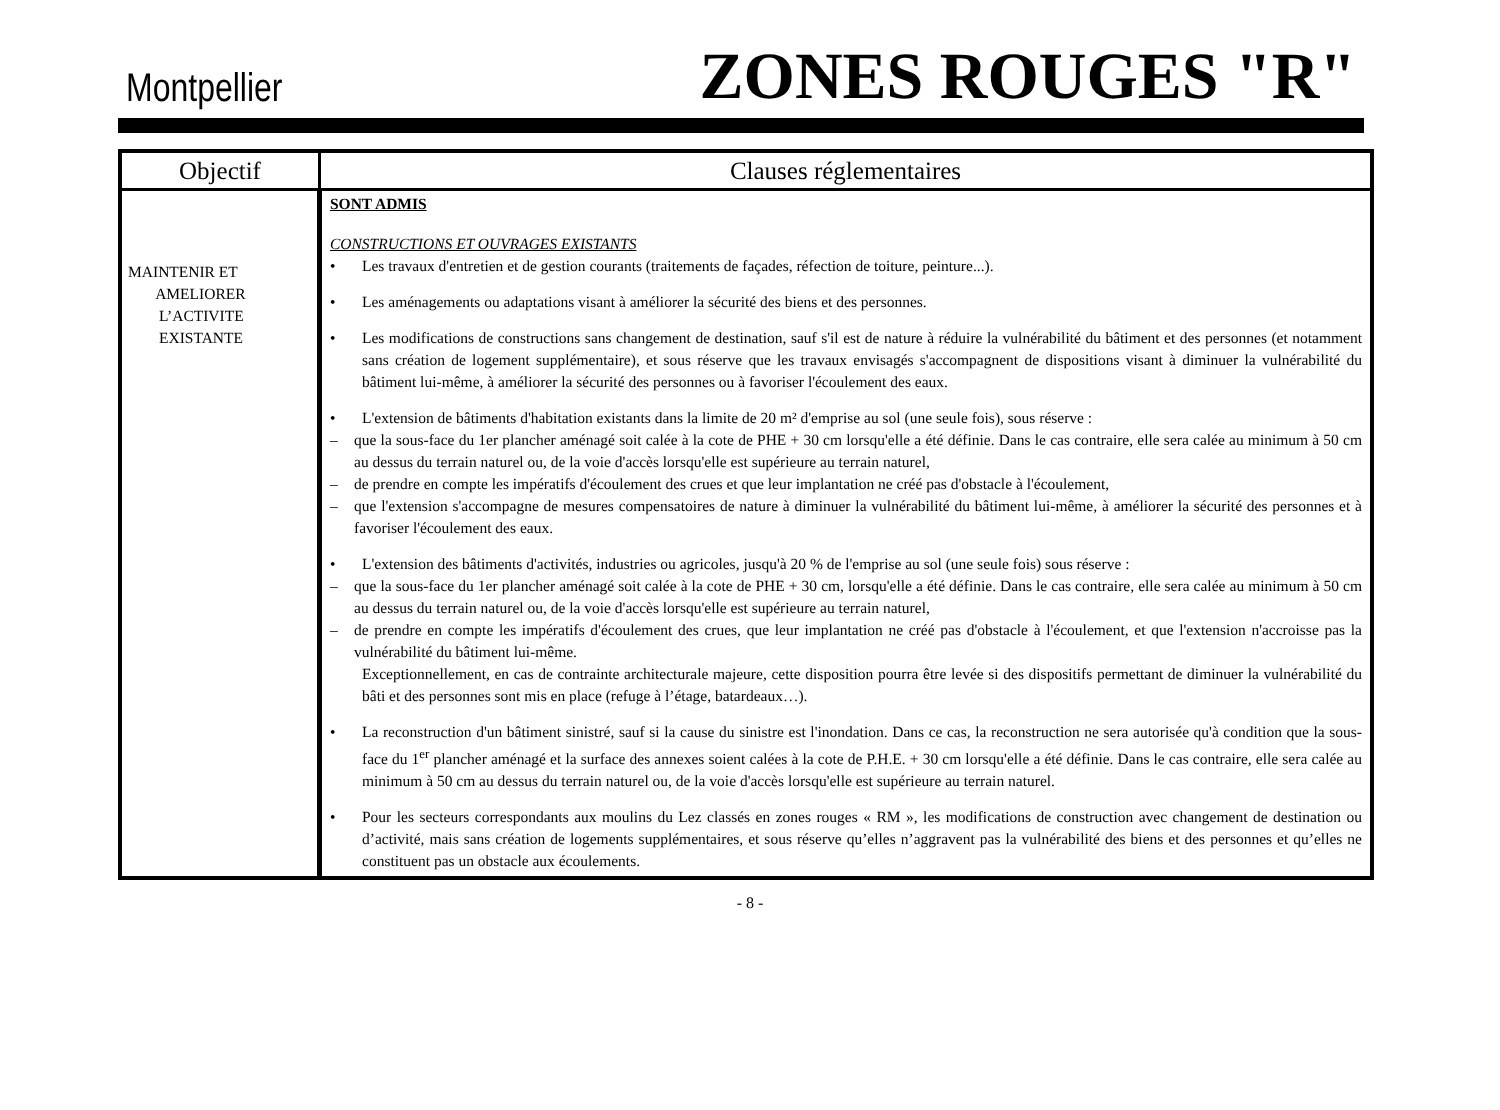Montpellier ZONES ROUGES "R"
| Objectif | Clauses réglementaires |
| --- | --- |
| MAINTENIR ET AMELIORER L’ACTIVITE EXISTANTE | SONT ADMIS CONSTRUCTIONS ET OUVRAGES EXISTANTS • Les travaux d'entretien et de gestion courants (traitements de façades, réfection de toiture, peinture...). • Les aménagements ou adaptations visant à améliorer la sécurité des biens et des personnes. • Les modifications de constructions sans changement de destination, sauf s'il est de nature à réduire la vulnérabilité du bâtiment et des personnes (et notamment sans création de logement supplémentaire), et sous réserve que les travaux envisagés s'accompagnent de dispositions visant à diminuer la vulnérabilité du bâtiment lui-même, à améliorer la sécurité des personnes ou à favoriser l'écoulement des eaux. • L'extension de bâtiments d'habitation existants dans la limite de 20 m² d'emprise au sol (une seule fois), sous réserve : – que la sous-face du 1er plancher aménagé soit calée à la cote de PHE + 30 cm lorsqu'elle a été définie. Dans le cas contraire, elle sera calée au minimum à 50 cm au dessus du terrain naturel ou, de la voie d'accès lorsqu'elle est supérieure au terrain naturel, – de prendre en compte les impératifs d'écoulement des crues et que leur implantation ne créé pas d'obstacle à l'écoulement, – que l'extension s'accompagne de mesures compensatoires de nature à diminuer la vulnérabilité du bâtiment lui-même, à améliorer la sécurité des personnes et à favoriser l'écoulement des eaux. • L'extension des bâtiments d'activités, industries ou agricoles, jusqu'à 20 % de l'emprise au sol (une seule fois) sous réserve : – que la sous-face du 1er plancher aménagé soit calée à la cote de PHE + 30 cm, lorsqu'elle a été définie. Dans le cas contraire, elle sera calée au minimum à 50 cm au dessus du terrain naturel ou, de la voie d'accès lorsqu'elle est supérieure au terrain naturel, – de prendre en compte les impératifs d'écoulement des crues, que leur implantation ne créé pas d'obstacle à l'écoulement, et que l'extension n'accroisse pas la vulnérabilité du bâtiment lui-même. Exceptionnellement, en cas de contrainte architecturale majeure, cette disposition pourra être levée si des dispositifs permettant de diminuer la vulnérabilité du bâti et des personnes sont mis en place (refuge à l’étage, batardeaux…). • La reconstruction d'un bâtiment sinistré, sauf si la cause du sinistre est l'inondation. Dans ce cas, la reconstruction ne sera autorisée qu'à condition que la sous-face du 1<sup>er</sup> plancher aménagé et la surface des annexes soient calées à la cote de P.H.E. + 30 cm lorsqu'elle a été définie. Dans le cas contraire, elle sera calée au minimum à 50 cm au dessus du terrain naturel ou, de la voie d'accès lorsqu'elle est supérieure au terrain naturel. • Pour les secteurs correspondants aux moulins du Lez classés en zones rouges « RM », les modifications de construction avec changement de destination ou d’activité, mais sans création de logements supplémentaires, et sous réserve qu’elles n’aggravent pas la vulnérabilité des biens et des personnes et qu’elles ne constituent pas un obstacle aux écoulements. |
- 8 -